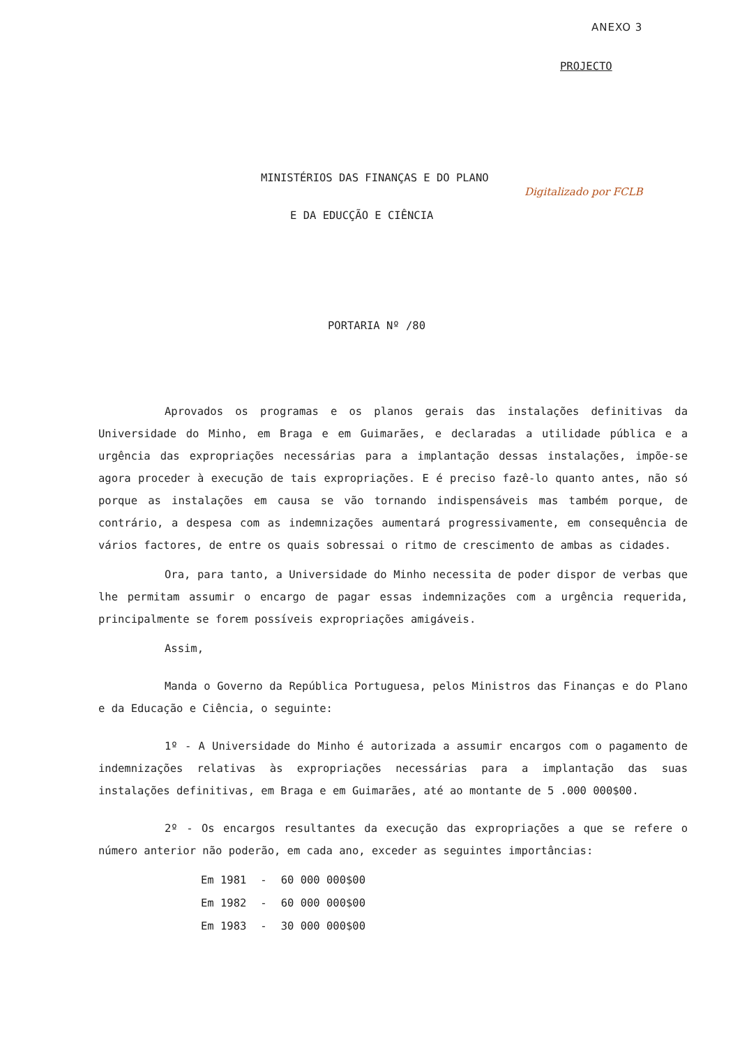ANEXO 3
PROJECTO
MINISTÉRIOS DAS FINANÇAS E DO PLANO
Digitalizado por FCLB
E DA EDUCÇÃO E CIÊNCIA
PORTARIA Nº /80
Aprovados os programas e os planos gerais das instalações definitivas da Universidade do Minho, em Braga e em Guimarães, e declaradas a utilidade pública e a urgência das expropriações necessárias para a implantação dessas instalações, impõe-se agora proceder à execução de tais expropriações. E é preciso fazê-lo quanto antes, não só porque as instalações em causa se vão tornando indispensáveis mas também porque, de contrário, a despesa com as indemnizações aumentará progressivamente, em consequência de vários factores, de entre os quais sobressai o ritmo de crescimento de ambas as cidades.
Ora, para tanto, a Universidade do Minho necessita de poder dispor de verbas que lhe permitam assumir o encargo de pagar essas indemnizações com a urgência requerida, principalmente se forem possíveis expropriações amigáveis.
Assim,
Manda o Governo da República Portuguesa, pelos Ministros das Finanças e do Plano e da Educação e Ciência, o seguinte:
1º - A Universidade do Minho é autorizada a assumir encargos com o pagamento de indemnizações relativas às expropriações necessárias para a implantação das suas instalações definitivas, em Braga e em Guimarães, até ao montante de 5 .000 000$00.
2º - Os encargos resultantes da execução das expropriações a que se refere o número anterior não poderão, em cada ano, exceder as seguintes importâncias:
| Em 1981 | - | 60 000 000$00 |
| Em 1982 | - | 60 000 000$00 |
| Em 1983 | - | 30 000 000$00 |